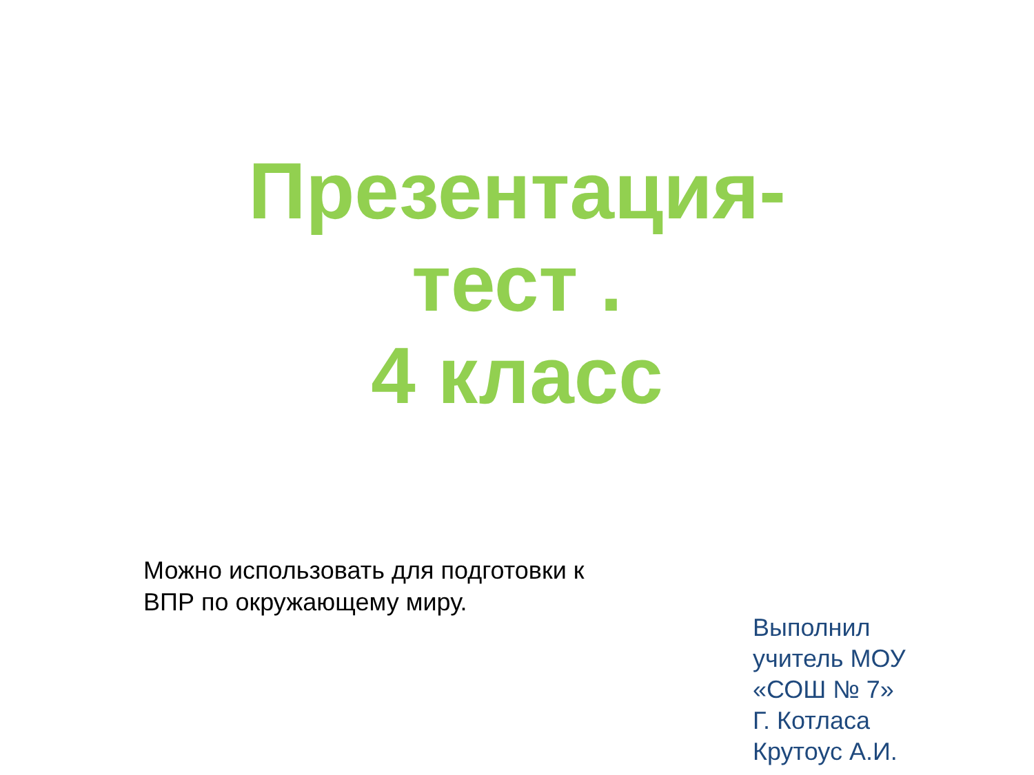Презентация-
тест .
4 класс
Можно использовать для подготовки к ВПР по окружающему миру.
Выполнил
учитель МОУ
«СОШ № 7»
Г. Котласа
Крутоус А.И.